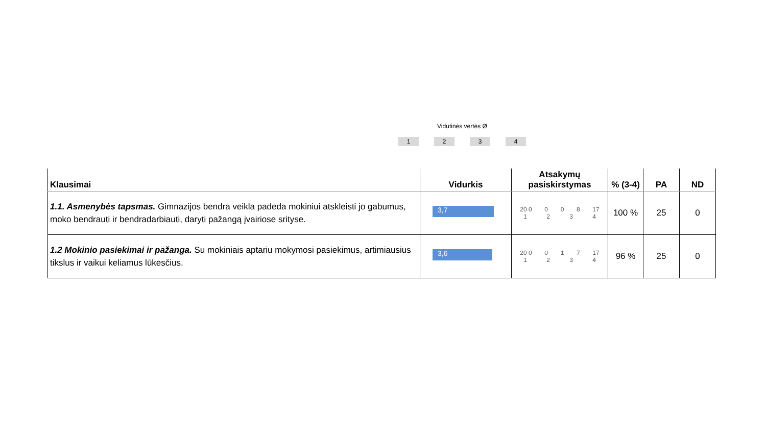Vidutinės vertės Ø
1 2 3 4
| Klausimai | Vidurkis | Atsakymų pasiskirstymas | % (3-4) | PA | ND |
| --- | --- | --- | --- | --- | --- |
| 1.1. Asmenybės tapsmas. Gimnazijos bendra veikla padeda mokiniui atskleisti jo gabumus, moko bendrauti ir bendradarbiauti, daryti pažangą įvairiose srityse. | 3,7 | 20 0 0 0 8 17 1 2 3 4 | 100 % | 25 | 0 |
| 1.2 Mokinio pasiekimai ir pažanga. Su mokiniais aptariu mokymosi pasiekimus, artimiausius tikslus ir vaikui keliamus lūkesčius. | 3,6 | 20 0 0 1 7 17 1 2 3 4 | 96 % | 25 | 0 |